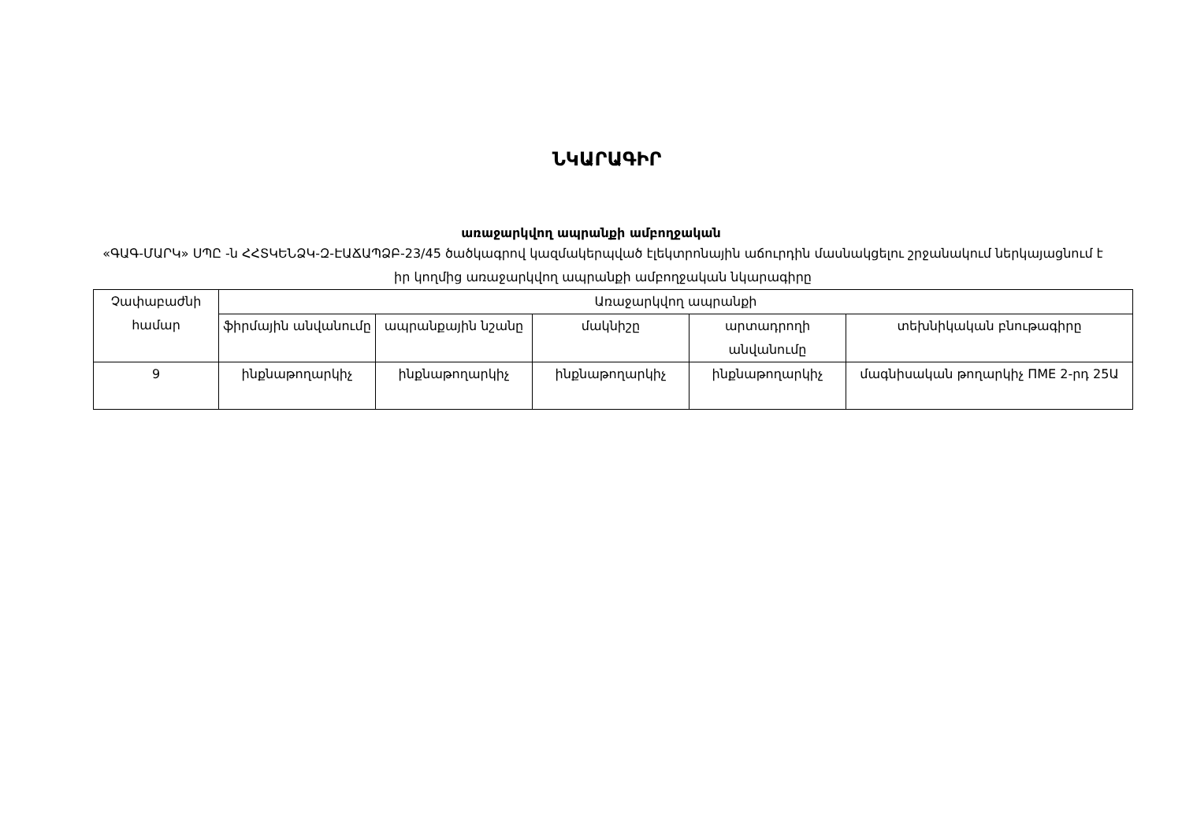ՆԿԱՐԱԳԻՐ
առաջարկվող ապրանքի ամբողջական
«ԳԱԳ-ՄԱՐԿ» ՍՊԸ -ն ՀՀՏԿԵՆՁԿ-Զ-ԷԱՃԱՊՁԲ-23/45 ծածկագրով կազմակերպված էլեկտրոնային աճուրդին մասնակցելու շրջանակում ներկայացնում է իր կողմից առաջարկվող ապրանքի ամբողջական նկարագիրը
| Չափաբաժնի համար | Առաջարկվող ապրանքի | | | | |
| --- | --- | --- | --- | --- | --- |
| | ֆիրմային անվանումը | ապրանքային նշանը | մակնիշը | արտադրողի անվանումը | տեխնիկական բնութագիրը |
| 9 | ինքնաթողարկիչ | ինքնաթողարկիչ | ինքնաթողարկիչ | ինքնաթողարկիչ | մագնիսական թողարկիչ ПМЕ 2-րդ 25Ա |